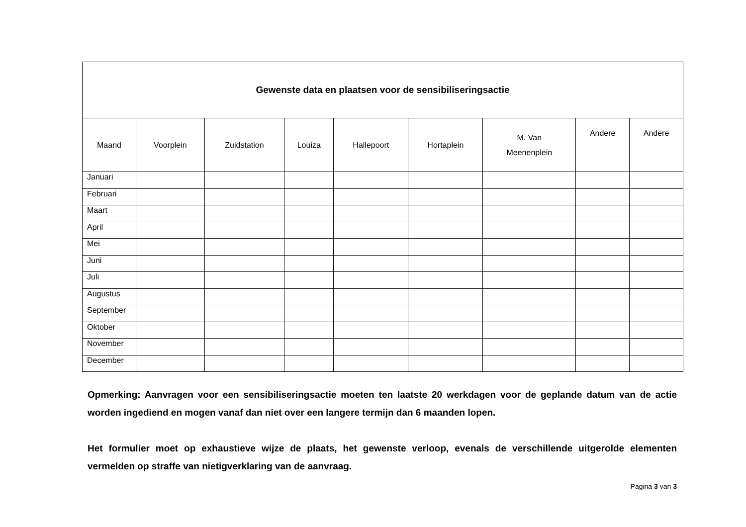| Gewenste data en plaatsen voor de sensibiliseringsactie | | | | | | | | |
| --- | --- | --- | --- | --- | --- | --- | --- | --- |
| Maand | Voorplein | Zuidstation | Louiza | Hallepoort | Hortaplein | M. Van Meenenplein | Andere | Andere |
| Januari | | | | | | | | |
| Februari | | | | | | | | |
| Maart | | | | | | | | |
| April | | | | | | | | |
| Mei | | | | | | | | |
| Juni | | | | | | | | |
| Juli | | | | | | | | |
| Augustus | | | | | | | | |
| September | | | | | | | | |
| Oktober | | | | | | | | |
| November | | | | | | | | |
| December | | | | | | | | |
Opmerking: Aanvragen voor een sensibiliseringsactie moeten ten laatste 20 werkdagen voor de geplande datum van de actie worden ingediend en mogen vanaf dan niet over een langere termijn dan 6 maanden lopen.
Het formulier moet op exhaustieve wijze de plaats, het gewenste verloop, evenals de verschillende uitgerolde elementen vermelden op straffe van nietigverklaring van de aanvraag.
Pagina 3 van 3